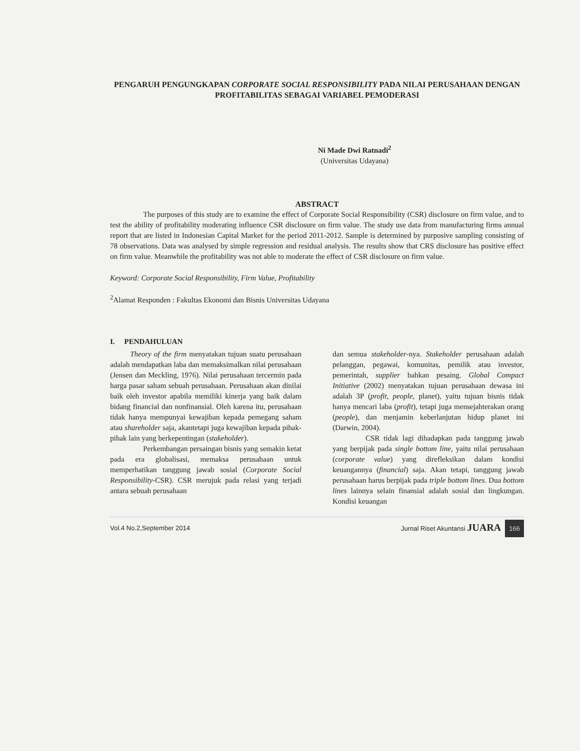PENGARUH PENGUNGKAPAN CORPORATE SOCIAL RESPONSIBILITY PADA NILAI PERUSAHAAN DENGAN PROFITABILITAS SEBAGAI VARIABEL PEMODERASI
Ni Made Dwi Ratnadi<sup>2</sup>
(Universitas Udayana)
ABSTRACT
The purposes of this study are to examine the effect of Corporate Social Responsibility (CSR) disclosure on firm value, and to test the ability of profitability moderating influence CSR disclosure on firm value. The study use data from manufacturing firms annual report that are listed in Indonesian Capital Market for the period 2011-2012. Sample is determined by purposive sampling consisting of 78 observations. Data was analysed by simple regression and residual analysis. The results show that CRS disclosure has positive effect on firm value. Meanwhile the profitability was not able to moderate the effect of CSR disclosure on firm value.
Keyword: Corporate Social Responsibility, Firm Value, Profitability
<sup>2</sup> Alamat Responden : Fakultas Ekonomi dan Bisnis Universitas Udayana
I. PENDAHULUAN
Theory of the firm menyatakan tujuan suatu perusahaan adalah mendapatkan laba dan memaksimalkan nilai perusahaan (Jensen dan Meckling, 1976). Nilai perusahaan tercermin pada harga pasar saham sebuah perusahaan. Perusahaan akan dinilai baik oleh investor apabila memiliki kinerja yang baik dalam bidang financial dan nonfinansial. Oleh karena itu, perusahaan tidak hanya mempunyai kewajiban kepada pemegang saham atau shareholder saja, akantetapi juga kewajiban kepada pihak-pihak lain yang berkepentingan (stakeholder).
Perkembangan persaingan bisnis yang semakin ketat pada era globalisasi, memaksa perusahaan untuk memperhatikan tanggung jawab sosial (Corporate Social Responsibility-CSR). CSR merujuk pada relasi yang terjadi antara sebuah perusahaan
dan semua stakeholder-nya. Stakeholder perusahaan adalah pelanggan, pegawai, komunitas, pemilik atau investor, pemerintah, supplier bahkan pesaing. Global Compact Initiative (2002) menyatakan tujuan perusahaan dewasa ini adalah 3P (profit, people, planet), yaitu tujuan bisnis tidak hanya mencari laba (profit), tetapi juga mensejahterakan orang (people), dan menjamin keberlanjutan hidup planet ini (Darwin, 2004).
CSR tidak lagi dihadapkan pada tanggung jawab yang berpijak pada single bottom line, yaitu nilai perusahaan (corporate value) yang direfleksikan dalam kondisi keuangannya (financial) saja. Akan tetapi, tanggung jawab perusahaan harus berpijak pada triple bottom lines. Dua bottom lines lainnya selain finansial adalah sosial dan lingkungan. Kondisi keuangan
Vol.4 No.2,September 2014 Jurnal Riset Akuntansi JUARA 166